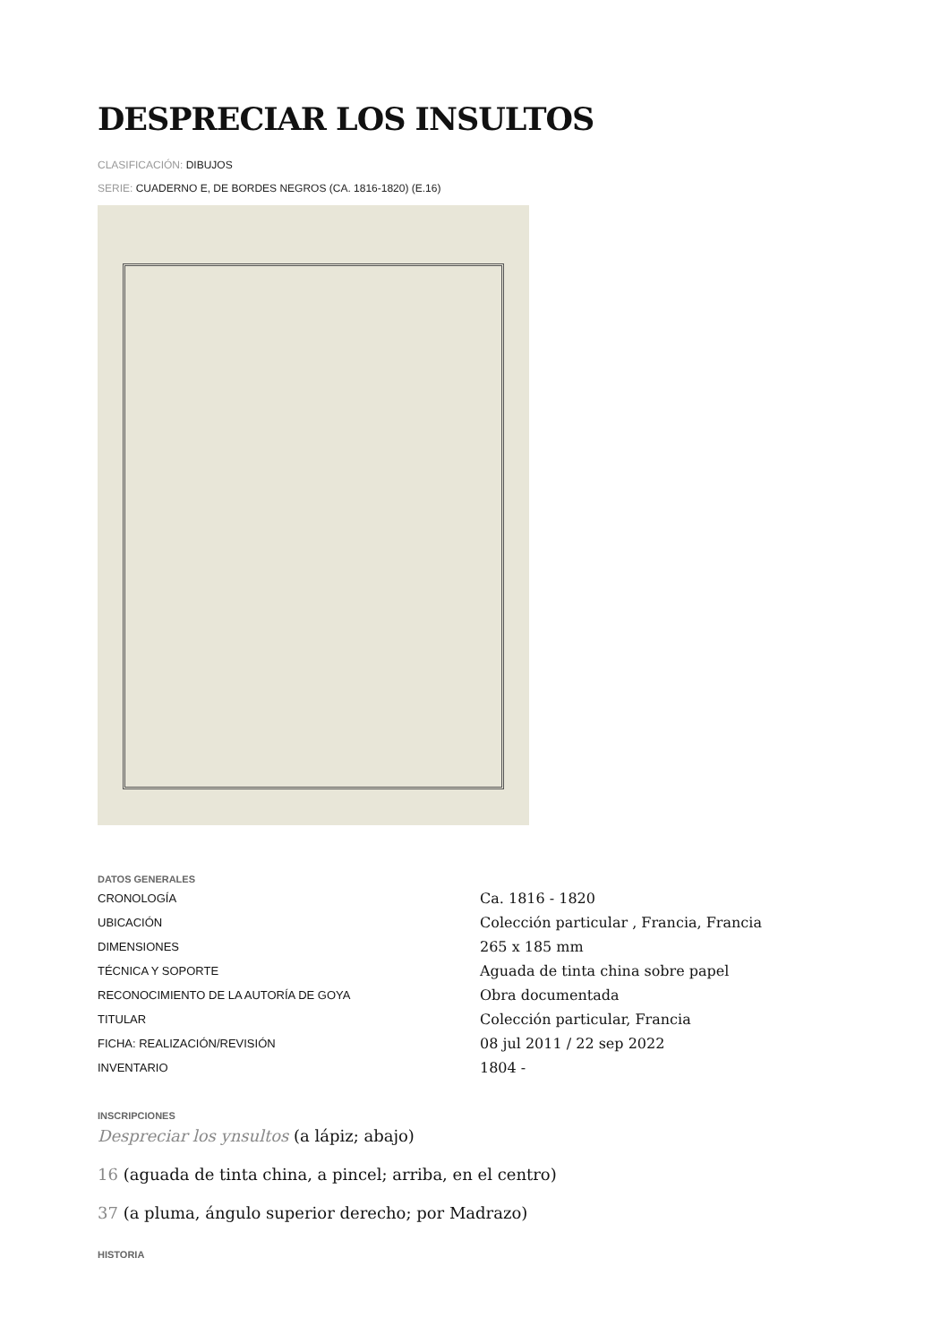DESPRECIAR LOS INSULTOS
CLASIFICACIÓN: DIBUJOS
SERIE: CUADERNO E, DE BORDES NEGROS (CA. 1816-1820) (E.16)
DATOS GENERALES
CRONOLOGÍA
Ca. 1816 - 1820
UBICACIÓN
Colección particular , Francia, Francia
DIMENSIONES
265 x 185 mm
TÉCNICA Y SOPORTE
Aguada de tinta china sobre papel
RECONOCIMIENTO DE LA AUTORÍA DE GOYA
Obra documentada
TITULAR
Colección particular, Francia
FICHA: REALIZACIÓN/REVISIÓN
08 jul 2011 / 22 sep 2022
INVENTARIO
1804 -
INSCRIPCIONES
Despreciar los ynsultos (a lápiz; abajo)
16 (aguada de tinta china, a pincel; arriba, en el centro)
37 (a pluma, ángulo superior derecho; por Madrazo)
HISTORIA